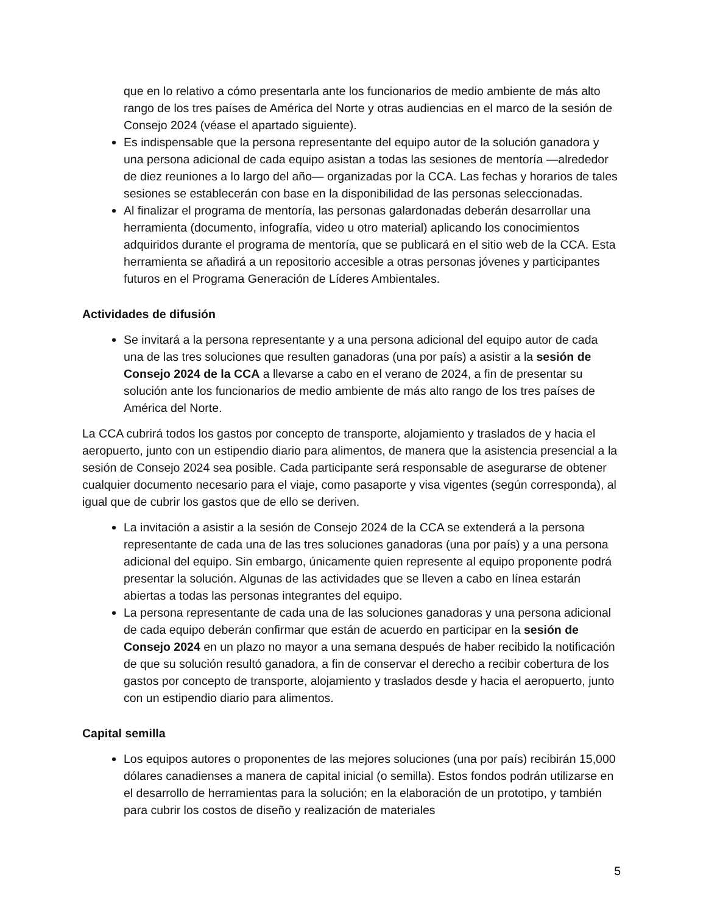que en lo relativo a cómo presentarla ante los funcionarios de medio ambiente de más alto rango de los tres países de América del Norte y otras audiencias en el marco de la sesión de Consejo 2024 (véase el apartado siguiente).
Es indispensable que la persona representante del equipo autor de la solución ganadora y una persona adicional de cada equipo asistan a todas las sesiones de mentoría —alrededor de diez reuniones a lo largo del año— organizadas por la CCA. Las fechas y horarios de tales sesiones se establecerán con base en la disponibilidad de las personas seleccionadas.
Al finalizar el programa de mentoría, las personas galardonadas deberán desarrollar una herramienta (documento, infografía, video u otro material) aplicando los conocimientos adquiridos durante el programa de mentoría, que se publicará en el sitio web de la CCA. Esta herramienta se añadirá a un repositorio accesible a otras personas jóvenes y participantes futuros en el Programa Generación de Líderes Ambientales.
Actividades de difusión
Se invitará a la persona representante y a una persona adicional del equipo autor de cada una de las tres soluciones que resulten ganadoras (una por país) a asistir a la sesión de Consejo 2024 de la CCA a llevarse a cabo en el verano de 2024, a fin de presentar su solución ante los funcionarios de medio ambiente de más alto rango de los tres países de América del Norte.
La CCA cubrirá todos los gastos por concepto de transporte, alojamiento y traslados de y hacia el aeropuerto, junto con un estipendio diario para alimentos, de manera que la asistencia presencial a la sesión de Consejo 2024 sea posible. Cada participante será responsable de asegurarse de obtener cualquier documento necesario para el viaje, como pasaporte y visa vigentes (según corresponda), al igual que de cubrir los gastos que de ello se deriven.
La invitación a asistir a la sesión de Consejo 2024 de la CCA se extenderá a la persona representante de cada una de las tres soluciones ganadoras (una por país) y a una persona adicional del equipo. Sin embargo, únicamente quien represente al equipo proponente podrá presentar la solución. Algunas de las actividades que se lleven a cabo en línea estarán abiertas a todas las personas integrantes del equipo.
La persona representante de cada una de las soluciones ganadoras y una persona adicional de cada equipo deberán confirmar que están de acuerdo en participar en la sesión de Consejo 2024 en un plazo no mayor a una semana después de haber recibido la notificación de que su solución resultó ganadora, a fin de conservar el derecho a recibir cobertura de los gastos por concepto de transporte, alojamiento y traslados desde y hacia el aeropuerto, junto con un estipendio diario para alimentos.
Capital semilla
Los equipos autores o proponentes de las mejores soluciones (una por país) recibirán 15,000 dólares canadienses a manera de capital inicial (o semilla). Estos fondos podrán utilizarse en el desarrollo de herramientas para la solución; en la elaboración de un prototipo, y también para cubrir los costos de diseño y realización de materiales
5